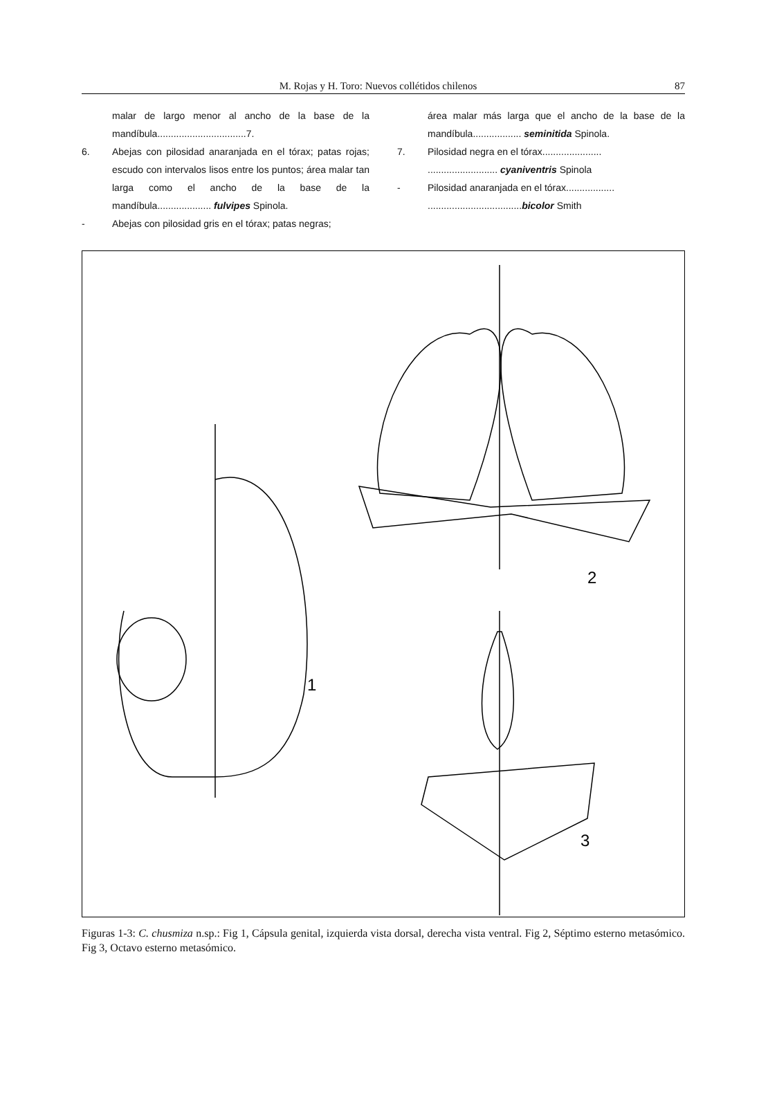M. Rojas y H. Toro: Nuevos collétidos chilenos 87
malar de largo menor al ancho de la base de la mandíbula.................................7.
6. Abejas con pilosidad anaranjada en el tórax; patas rojas; escudo con intervalos lisos entre los puntos; área malar tan larga como el ancho de la base de la mandíbula.................... fulvipes Spinola.
- Abejas con pilosidad gris en el tórax; patas negras;
área malar más larga que el ancho de la base de la mandíbula.................. seminitida Spinola.
7. Pilosidad negra en el tórax......................
.......................... cyaniventris Spinola
- Pilosidad anaranjada en el tórax..................
...................................bicolor Smith
1
2
3
Figuras 1-3: C. chusmiza n.sp.: Fig 1, Cápsula genital, izquierda vista dorsal, derecha vista ventral. Fig 2, Séptimo esterno metasómico. Fig 3, Octavo esterno metasómico.